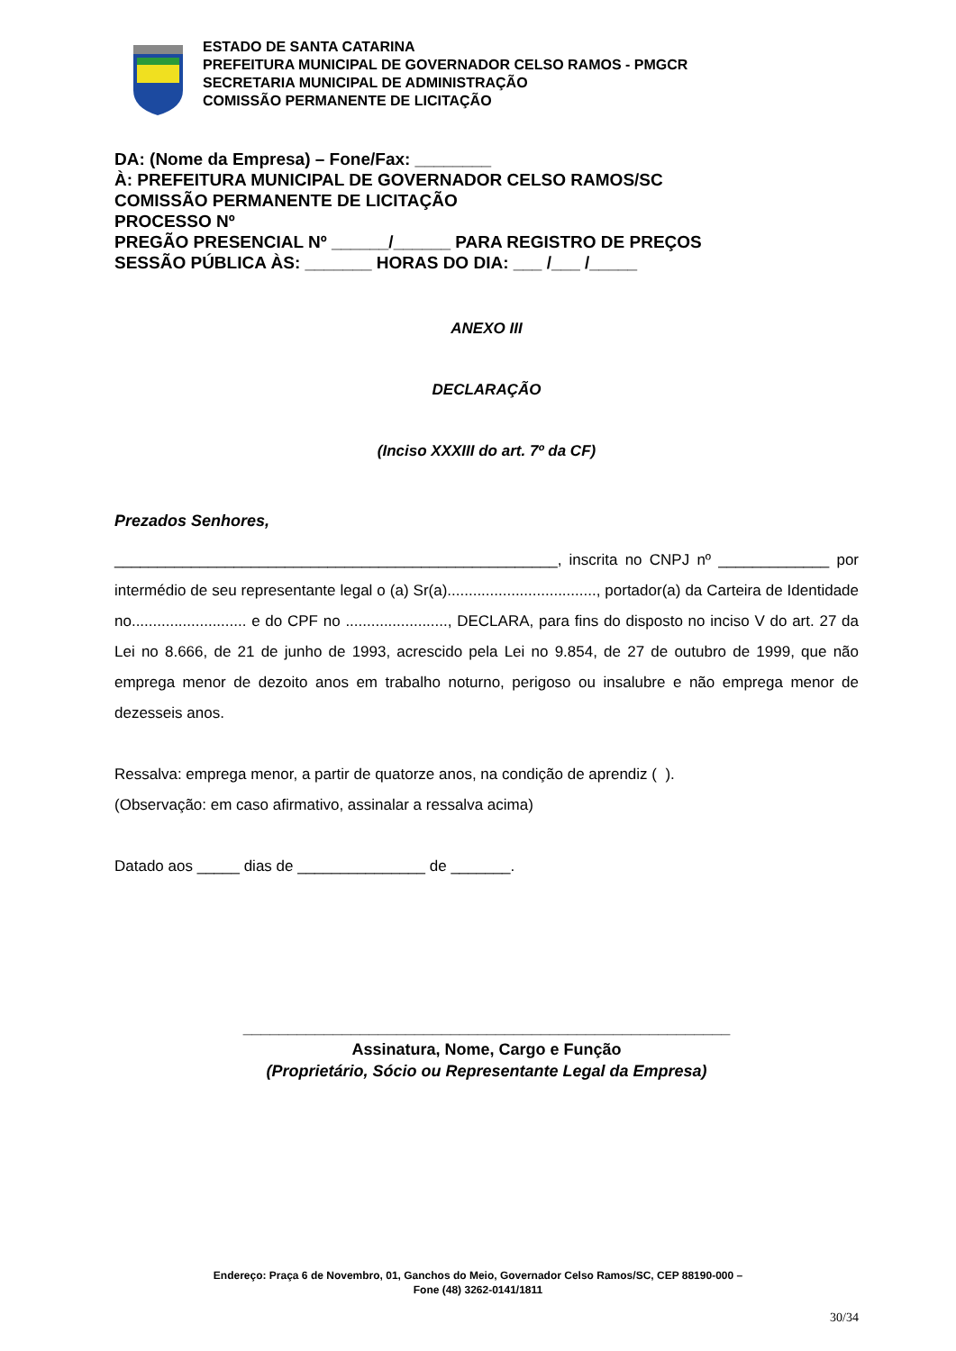ESTADO DE SANTA CATARINA
PREFEITURA MUNICIPAL DE GOVERNADOR CELSO RAMOS - PMGCR
SECRETARIA MUNICIPAL DE ADMINISTRAÇÃO
COMISSÃO PERMANENTE DE LICITAÇÃO
DA: (Nome da Empresa) – Fone/Fax: ________
À: PREFEITURA MUNICIPAL DE GOVERNADOR CELSO RAMOS/SC
COMISSÃO PERMANENTE DE LICITAÇÃO
PROCESSO Nº
PREGÃO PRESENCIAL Nº ______/______ PARA REGISTRO DE PREÇOS
SESSÃO PÚBLICA ÀS: _______ HORAS DO DIA: ___ /___ /_____
ANEXO III
DECLARAÇÃO
(Inciso XXXIII do art. 7º da CF)
Prezados Senhores,
____________________________________________________, inscrita no CNPJ nº _____________ por intermédio de seu representante legal o (a) Sr(a)..................................., portador(a) da Carteira de Identidade no........................... e do CPF no ........................, DECLARA, para fins do disposto no inciso V do art. 27 da Lei no 8.666, de 21 de junho de 1993, acrescido pela Lei no 9.854, de 27 de outubro de 1999, que não emprega menor de dezoito anos em trabalho noturno, perigoso ou insalubre e não emprega menor de dezesseis anos.
Ressalva: emprega menor, a partir de quatorze anos, na condição de aprendiz ( ).
(Observação: em caso afirmativo, assinalar a ressalva acima)
Datado aos _____ dias de _______________ de _______.
______________________________________________________
Assinatura, Nome, Cargo e Função
(Proprietário, Sócio ou Representante Legal da Empresa)
Endereço: Praça 6 de Novembro, 01, Ganchos do Meio, Governador Celso Ramos/SC, CEP 88190-000 –
Fone (48) 3262-0141/1811
30/34